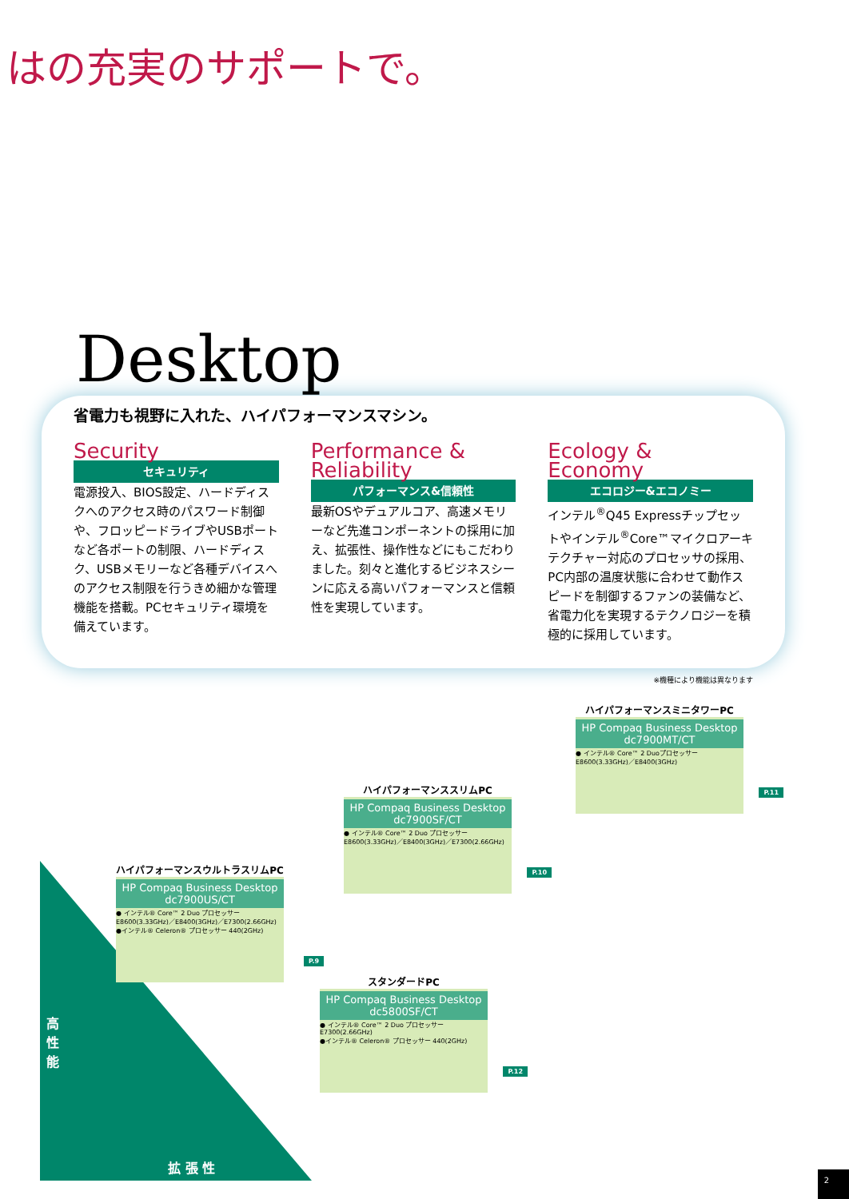はの充実のサポートで。
Desktop
省電力も視野に入れた、ハイパフォーマンスマシン。
Security
セキュリティ
電源投入、BIOS設定、ハードディスクへのアクセス時のパスワード制御や、フロッピードライブやUSBポートなど各ポートの制限、ハードディスク、USBメモリーなど各種デバイスへのアクセス制限を行うきめ細かな管理機能を搭載。PCセキュリティ環境を備えています。
Performance & Reliability
パフォーマンス&信頼性
最新OSやデュアルコア、高速メモリーなど先進コンポーネントの採用に加え、拡張性、操作性などにもこだわりました。刻々と進化するビジネスシーンに応える高いパフォーマンスと信頼性を実現しています。
Ecology & Economy
エコロジー&エコノミー
インテル<sup>®</sup>Q45 Expressチップセットやインテル<sup>®</sup>Core™マイクロアーキテクチャー対応のプロセッサの採用、PC内部の温度状態に合わせて動作スピードを制御するファンの装備など、省電力化を実現するテクノロジーを積極的に採用しています。
※機種により機能は異なります
ハイパフォーマンスミニタワーPC
HP Compaq Business Desktop dc7900MT/CT
● インテル® Core™ 2 Duoプロセッサー E8600(3.33GHz)／E8400(3GHz)
P.11
ハイパフォーマンススリムPC
HP Compaq Business Desktop dc7900SF/CT
● インテル® Core™ 2 Duo プロセッサー E8600(3.33GHz)／E8400(3GHz)／E7300(2.66GHz)
P.10
ハイパフォーマンスウルトラスリムPC
HP Compaq Business Desktop dc7900US/CT
● インテル® Core™ 2 Duo プロセッサー E8600(3.33GHz)／E8400(3GHz)／E7300(2.66GHz)
●インテル® Celeron® プロセッサー 440(2GHz)
P.9
スタンダードPC
HP Compaq Business Desktop dc5800SF/CT
● インテル® Core™ 2 Duo プロセッサー E7300(2.66GHz)
●インテル® Celeron® プロセッサー 440(2GHz)
P.12
高
性
能
拡 張 性
2